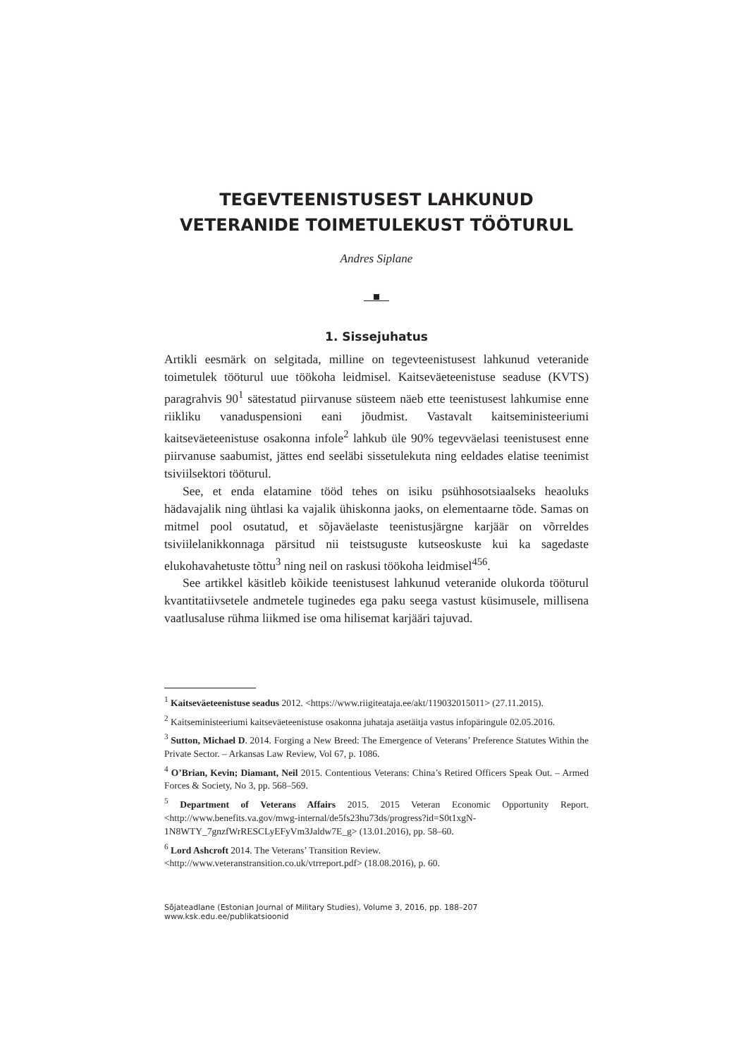TEGEVTEENISTUSEST LAHKUNUD
VETERANIDE TOIMETULEKUST TÖÖTURUL
Andres Siplane
1. Sissejuhatus
Artikli eesmärk on selgitada, milline on tegevteenistusest lahkunud veteranide toimetulek tööturul uue töökoha leidmisel. Kaitseväeteenistuse seaduse (KVTS) paragrahvis 90<sup>1</sup> sätestatud piirvanuse süsteem näeb ette teenistusest lahkumise enne riikliku vanaduspensioni eani jõudmist. Vastavalt kaitseministeeriumi kaitseväeteenistuse osakonna infole<sup>2</sup> lahkub üle 90% tegevväelasi teenistusest enne piirvanuse saabumist, jättes end seeläbi sissetulekuta ning eeldades elatise teenimist tsiviilsektori tööturul.
See, et enda elatamine tööd tehes on isiku psühhosotsiaalseks heaoluks hädavajalik ning ühtlasi ka vajalik ühiskonna jaoks, on elementaarne tõde. Samas on mitmel pool osutatud, et sõjaväelaste teenistusjärgne karjäär on võrreldes tsiviilelanikkonnaga pärsitud nii teistsuguste kutseoskuste kui ka sagedaste elukohavahetuste tõttu<sup>3</sup> ning neil on raskusi töökoha leidmisel<sup>456</sup>.
See artikkel käsitleb kõikide teenistusest lahkunud veteranide olukorda tööturul kvantitatiivsetele andmetele tuginedes ega paku seega vastust küsimusele, millisena vaatlusaluse rühma liikmed ise oma hilisemat karjääri tajuvad.
<sup>1</sup> Kaitseväeteenistuse seadus 2012. <https://www.riigiteataja.ee/akt/119032015011> (27.11.2015).
<sup>2</sup> Kaitseministeeriumi kaitseväeteenistuse osakonna juhataja asetäitja vastus infopäringule 02.05.2016.
<sup>3</sup> Sutton, Michael D. 2014. Forging a New Breed: The Emergence of Veterans’ Preference Statutes Within the Private Sector. – Arkansas Law Review, Vol 67, p. 1086.
<sup>4</sup> O’Brian, Kevin; Diamant, Neil 2015. Contentious Veterans: China’s Retired Officers Speak Out. – Armed Forces & Society, No 3, pp. 568–569.
<sup>5</sup> Department of Veterans Affairs 2015. 2015 Veteran Economic Opportunity Report. <http://www.benefits.va.gov/mwg-internal/de5fs23hu73ds/progress?id=S0t1xgN-1N8WTY_7gnzfWrRESCLyEFyVm3Jaldw7E_g> (13.01.2016), pp. 58–60.
<sup>6</sup> Lord Ashcroft 2014. The Veterans’ Transition Review.
<http://www.veteranstransition.co.uk/vtrreport.pdf> (18.08.2016), p. 60.
Sõjateadlane (Estonian Journal of Military Studies), Volume 3, 2016, pp. 188–207 www.ksk.edu.ee/publikatsioonid